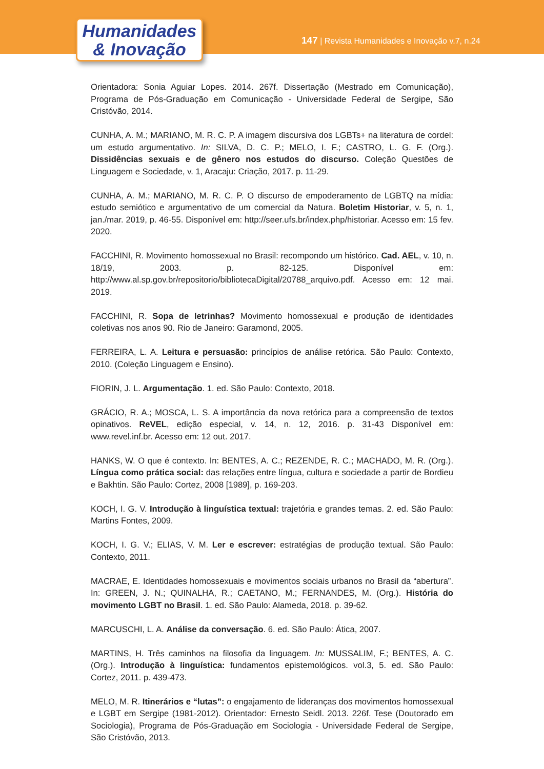Humanidades
& Inovação
147 | Revista Humanidades e Inovação v.7, n.24
Orientadora: Sonia Aguiar Lopes. 2014. 267f. Dissertação (Mestrado em Comunicação), Programa de Pós-Graduação em Comunicação - Universidade Federal de Sergipe, São Cristóvão, 2014.
CUNHA, A. M.; MARIANO, M. R. C. P. A imagem discursiva dos LGBTs+ na literatura de cordel: um estudo argumentativo. In: SILVA, D. C. P.; MELO, I. F.; CASTRO, L. G. F. (Org.). Dissidências sexuais e de gênero nos estudos do discurso. Coleção Questões de Linguagem e Sociedade, v. 1, Aracaju: Criação, 2017. p. 11-29.
CUNHA, A. M.; MARIANO, M. R. C. P. O discurso de empoderamento de LGBTQ na mídia: estudo semiótico e argumentativo de um comercial da Natura. Boletim Historiar, v. 5, n. 1, jan./mar. 2019, p. 46-55. Disponível em: http://seer.ufs.br/index.php/historiar. Acesso em: 15 fev. 2020.
FACCHINI, R. Movimento homossexual no Brasil: recompondo um histórico. Cad. AEL, v. 10, n. 18/19, 2003. p. 82-125. Disponível em: http://www.al.sp.gov.br/repositorio/bibliotecaDigital/20788_arquivo.pdf. Acesso em: 12 mai. 2019.
FACCHINI, R. Sopa de letrinhas? Movimento homossexual e produção de identidades coletivas nos anos 90. Rio de Janeiro: Garamond, 2005.
FERREIRA, L. A. Leitura e persuasão: princípios de análise retórica. São Paulo: Contexto, 2010. (Coleção Linguagem e Ensino).
FIORIN, J. L. Argumentação. 1. ed. São Paulo: Contexto, 2018.
GRÁCIO, R. A.; MOSCA, L. S. A importância da nova retórica para a compreensão de textos opinativos. ReVEL, edição especial, v. 14, n. 12, 2016. p. 31-43 Disponível em: www.revel.inf.br. Acesso em: 12 out. 2017.
HANKS, W. O que é contexto. In: BENTES, A. C.; REZENDE, R. C.; MACHADO, M. R. (Org.). Língua como prática social: das relações entre língua, cultura e sociedade a partir de Bordieu e Bakhtin. São Paulo: Cortez, 2008 [1989], p. 169-203.
KOCH, I. G. V. Introdução à linguística textual: trajetória e grandes temas. 2. ed. São Paulo: Martins Fontes, 2009.
KOCH, I. G. V.; ELIAS, V. M. Ler e escrever: estratégias de produção textual. São Paulo: Contexto, 2011.
MACRAE, E. Identidades homossexuais e movimentos sociais urbanos no Brasil da “abertura”. In: GREEN, J. N.; QUINALHA, R.; CAETANO, M.; FERNANDES, M. (Org.). História do movimento LGBT no Brasil. 1. ed. São Paulo: Alameda, 2018. p. 39-62.
MARCUSCHI, L. A. Análise da conversação. 6. ed. São Paulo: Ática, 2007.
MARTINS, H. Três caminhos na filosofia da linguagem. In: MUSSALIM, F.; BENTES, A. C. (Org.). Introdução à linguística: fundamentos epistemológicos. vol.3, 5. ed. São Paulo: Cortez, 2011. p. 439-473.
MELO, M. R. Itinerários e “lutas”: o engajamento de lideranças dos movimentos homossexual e LGBT em Sergipe (1981-2012). Orientador: Ernesto Seidl. 2013. 226f. Tese (Doutorado em Sociologia), Programa de Pós-Graduação em Sociologia - Universidade Federal de Sergipe, São Cristóvão, 2013.